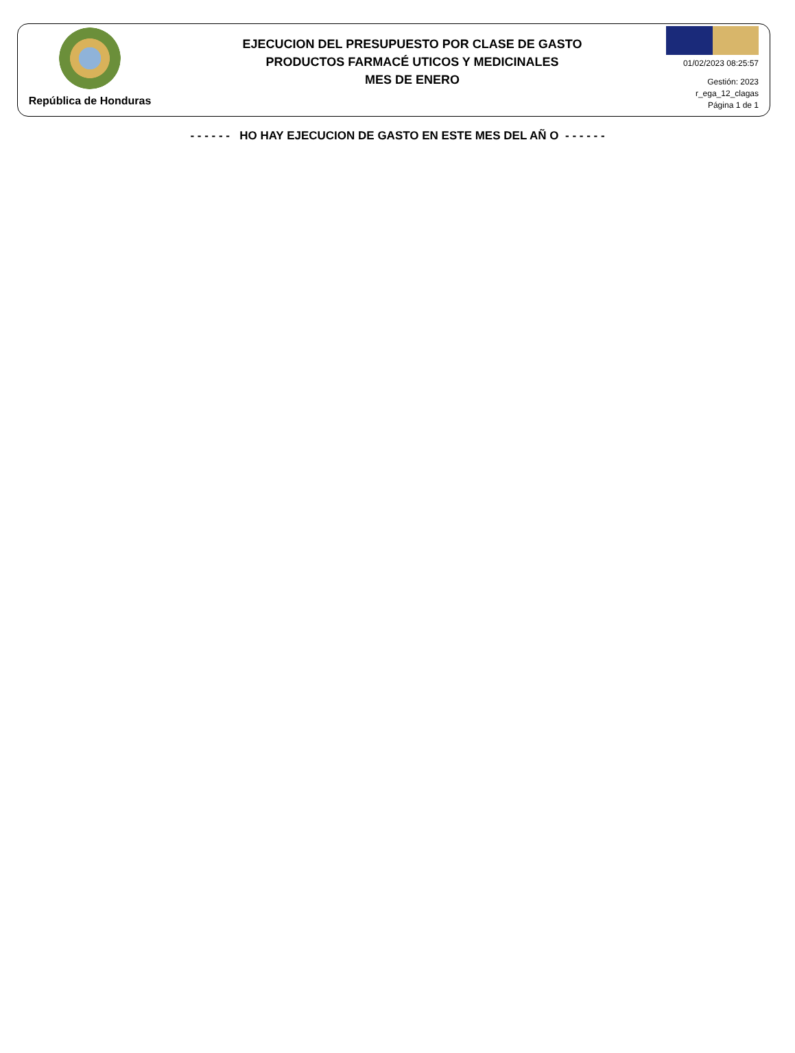República de Honduras
EJECUCION DEL PRESUPUESTO POR CLASE DE GASTO
PRODUCTOS FARMACÉ UTICOS Y MEDICINALES
MES DE ENERO
01/02/2023 08:25:57
Gestión: 2023
r_ega_12_clagas
Página 1 de 1
- - - - - - HO HAY EJECUCION DE GASTO EN ESTE MES DEL AÑ O - - - - - -